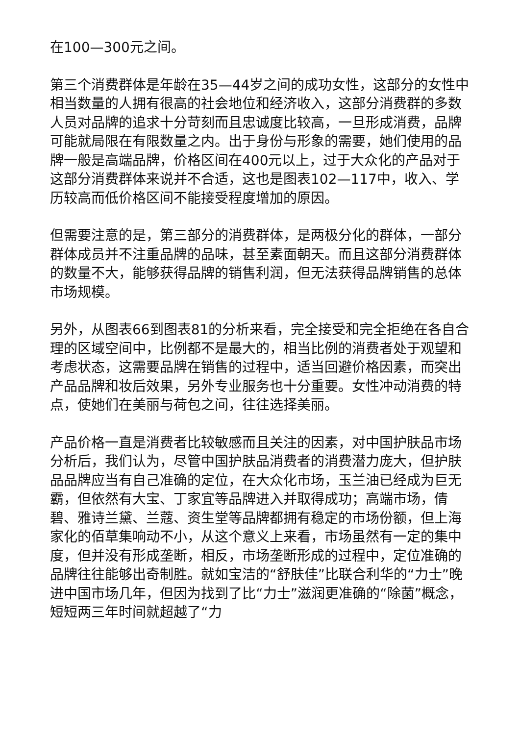在100—300元之间。
第三个消费群体是年龄在35—44岁之间的成功女性，这部分的女性中相当数量的人拥有很高的社会地位和经济收入，这部分消费群的多数人员对品牌的追求十分苛刻而且忠诚度比较高，一旦形成消费，品牌可能就局限在有限数量之内。出于身份与形象的需要，她们使用的品牌一般是高端品牌，价格区间在400元以上，过于大众化的产品对于这部分消费群体来说并不合适，这也是图表102—117中，收入、学历较高而低价格区间不能接受程度增加的原因。
但需要注意的是，第三部分的消费群体，是两极分化的群体，一部分群体成员并不注重品牌的品味，甚至素面朝天。而且这部分消费群体的数量不大，能够获得品牌的销售利润，但无法获得品牌销售的总体市场规模。
另外，从图表66到图表81的分析来看，完全接受和完全拒绝在各自合理的区域空间中，比例都不是最大的，相当比例的消费者处于观望和考虑状态，这需要品牌在销售的过程中，适当回避价格因素，而突出产品品牌和妆后效果，另外专业服务也十分重要。女性冲动消费的特点，使她们在美丽与荷包之间，往往选择美丽。
产品价格一直是消费者比较敏感而且关注的因素，对中国护肤品市场分析后，我们认为，尽管中国护肤品消费者的消费潜力庞大，但护肤品品牌应当有自己准确的定位，在大众化市场，玉兰油已经成为巨无霸，但依然有大宝、丁家宜等品牌进入并取得成功；高端市场，倩碧、雅诗兰黛、兰蔻、资生堂等品牌都拥有稳定的市场份额，但上海家化的佰草集响动不小，从这个意义上来看，市场虽然有一定的集中度，但并没有形成垄断，相反，市场垄断形成的过程中，定位准确的品牌往往能够出奇制胜。就如宝洁的“舒肤佳”比联合利华的“力士”晚进中国市场几年，但因为找到了比“力士”滋润更准确的“除菌”概念，短短两三年时间就超越了“力